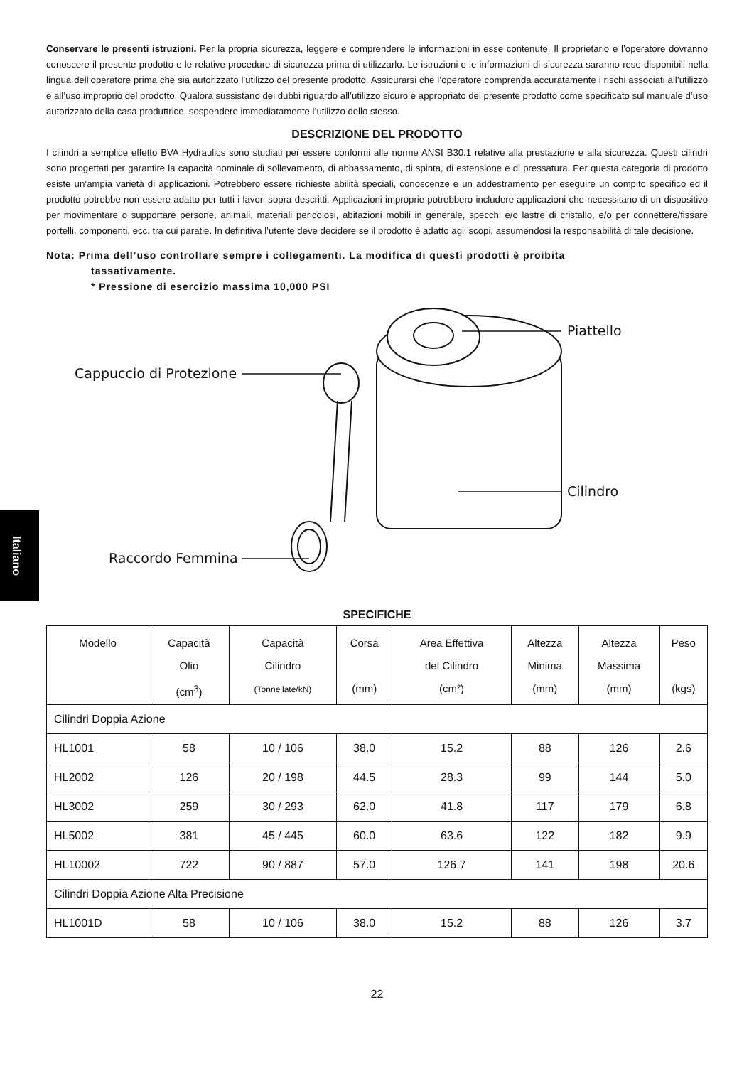Italiano
Conservare le presenti istruzioni. Per la propria sicurezza, leggere e comprendere le informazioni in esse contenute. Il proprietario e l’operatore dovranno conoscere il presente prodotto e le relative procedure di sicurezza prima di utilizzarlo. Le istruzioni e le informazioni di sicurezza saranno rese disponibili nella lingua dell’operatore prima che sia autorizzato l’utilizzo del presente prodotto. Assicurarsi che l’operatore comprenda accuratamente i rischi associati all’utilizzo e all’uso improprio del prodotto. Qualora sussistano dei dubbi riguardo all’utilizzo sicuro e appropriato del presente prodotto come specificato sul manuale d’uso autorizzato della casa produttrice, sospendere immediatamente l’utilizzo dello stesso.
DESCRIZIONE DEL PRODOTTO
I cilindri a semplice effetto BVA Hydraulics sono studiati per essere conformi alle norme ANSI B30.1 relative alla prestazione e alla sicurezza. Questi cilindri sono progettati per garantire la capacità nominale di sollevamento, di abbassamento, di spinta, di estensione e di pressatura. Per questa categoria di prodotto esiste un’ampia varietà di applicazioni. Potrebbero essere richieste abilità speciali, conoscenze e un addestramento per eseguire un compito specifico ed il prodotto potrebbe non essere adatto per tutti i lavori sopra descritti. Applicazioni improprie potrebbero includere applicazioni che necessitano di un dispositivo per movimentare o supportare persone, animali, materiali pericolosi, abitazioni mobili in generale, specchi e/o lastre di cristallo, e/o per connettere/fissare portelli, componenti, ecc. tra cui paratie. In definitiva l’utente deve decidere se il prodotto è adatto agli scopi, assumendosi la responsabilità di tale decisione.
Nota: Prima dell’uso controllare sempre i collegamenti. La modifica di questi prodotti è proibita
tassativamente.
* Pressione di esercizio massima 10,000 PSI
Piattello
Cappuccio di Protezione
Cilindro
Raccordo Femmina
SPECIFICHE
| Modello | Capacità Olio (cm<sup>3</sup>) | Capacità Cilindro (Tonnellate/kN) | Corsa (mm) | Area Effettiva del Cilindro (cm²) | Altezza Minima (mm) | Altezza Massima (mm) | Peso (kgs) |
| --- | --- | --- | --- | --- | --- | --- | --- |
| Cilindri Doppia Azione | | | | | | | |
| HL1001 | 58 | 10 / 106 | 38.0 | 15.2 | 88 | 126 | 2.6 |
| HL2002 | 126 | 20 / 198 | 44.5 | 28.3 | 99 | 144 | 5.0 |
| HL3002 | 259 | 30 / 293 | 62.0 | 41.8 | 117 | 179 | 6.8 |
| HL5002 | 381 | 45 / 445 | 60.0 | 63.6 | 122 | 182 | 9.9 |
| HL10002 | 722 | 90 / 887 | 57.0 | 126.7 | 141 | 198 | 20.6 |
| Cilindri Doppia Azione Alta Precisione | | | | | | | |
| HL1001D | 58 | 10 / 106 | 38.0 | 15.2 | 88 | 126 | 3.7 |
22